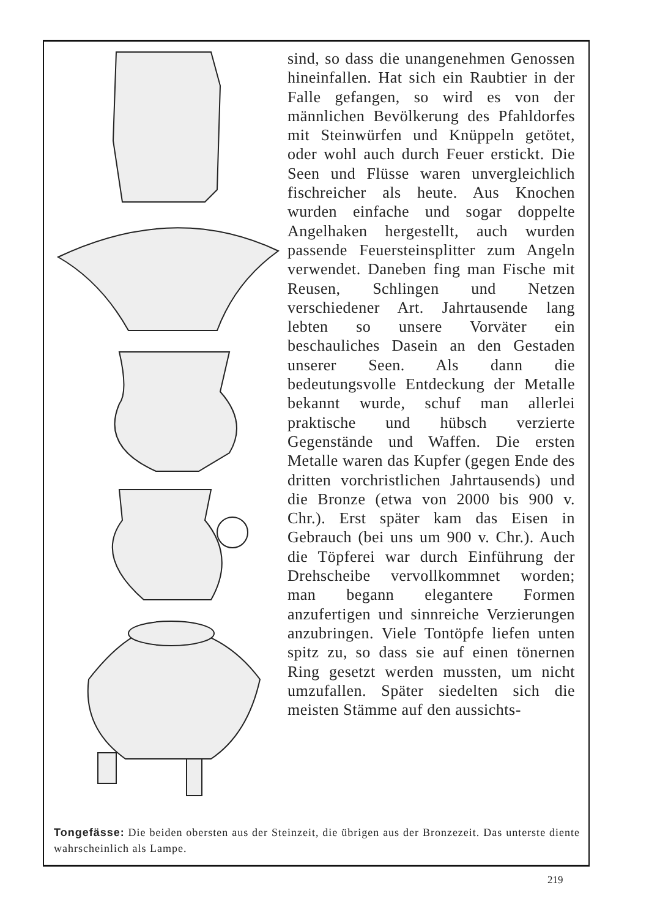sind, so dass die unangenehmen Genossen hineinfallen. Hat sich ein Raubtier in der Falle gefangen, so wird es von der männlichen Bevölkerung des Pfahldorfes mit Steinwürfen und Knüppeln getötet, oder wohl auch durch Feuer erstickt. Die Seen und Flüsse waren unvergleichlich fischreicher als heute. Aus Knochen wurden einfache und sogar doppelte Angelhaken hergestellt, auch wurden passende Feuersteinsplitter zum Angeln verwendet. Daneben fing man Fische mit Reusen, Schlingen und Netzen verschiedener Art. Jahrtausende lang lebten so unsere Vorväter ein beschauliches Dasein an den Gestaden unserer Seen. Als dann die bedeutungsvolle Entdeckung der Metalle bekannt wurde, schuf man allerlei praktische und hübsch verzierte Gegenstände und Waffen. Die ersten Metalle waren das Kupfer (gegen Ende des dritten vorchristlichen Jahrtausends) und die Bronze (etwa von 2000 bis 900 v. Chr.). Erst später kam das Eisen in Gebrauch (bei uns um 900 v. Chr.). Auch die Töpferei war durch Einführung der Drehscheibe vervollkommnet worden; man begann elegantere Formen anzufertigen und sinnreiche Verzierungen anzubringen. Viele Tontöpfe liefen unten spitz zu, so dass sie auf einen tönernen Ring gesetzt werden mussten, um nicht umzufallen. Später siedelten sich die meisten Stämme auf den aussichts-
Tongefässe: Die beiden obersten aus der Steinzeit, die übrigen aus der Bronzezeit. Das unterste diente wahrscheinlich als Lampe.
219